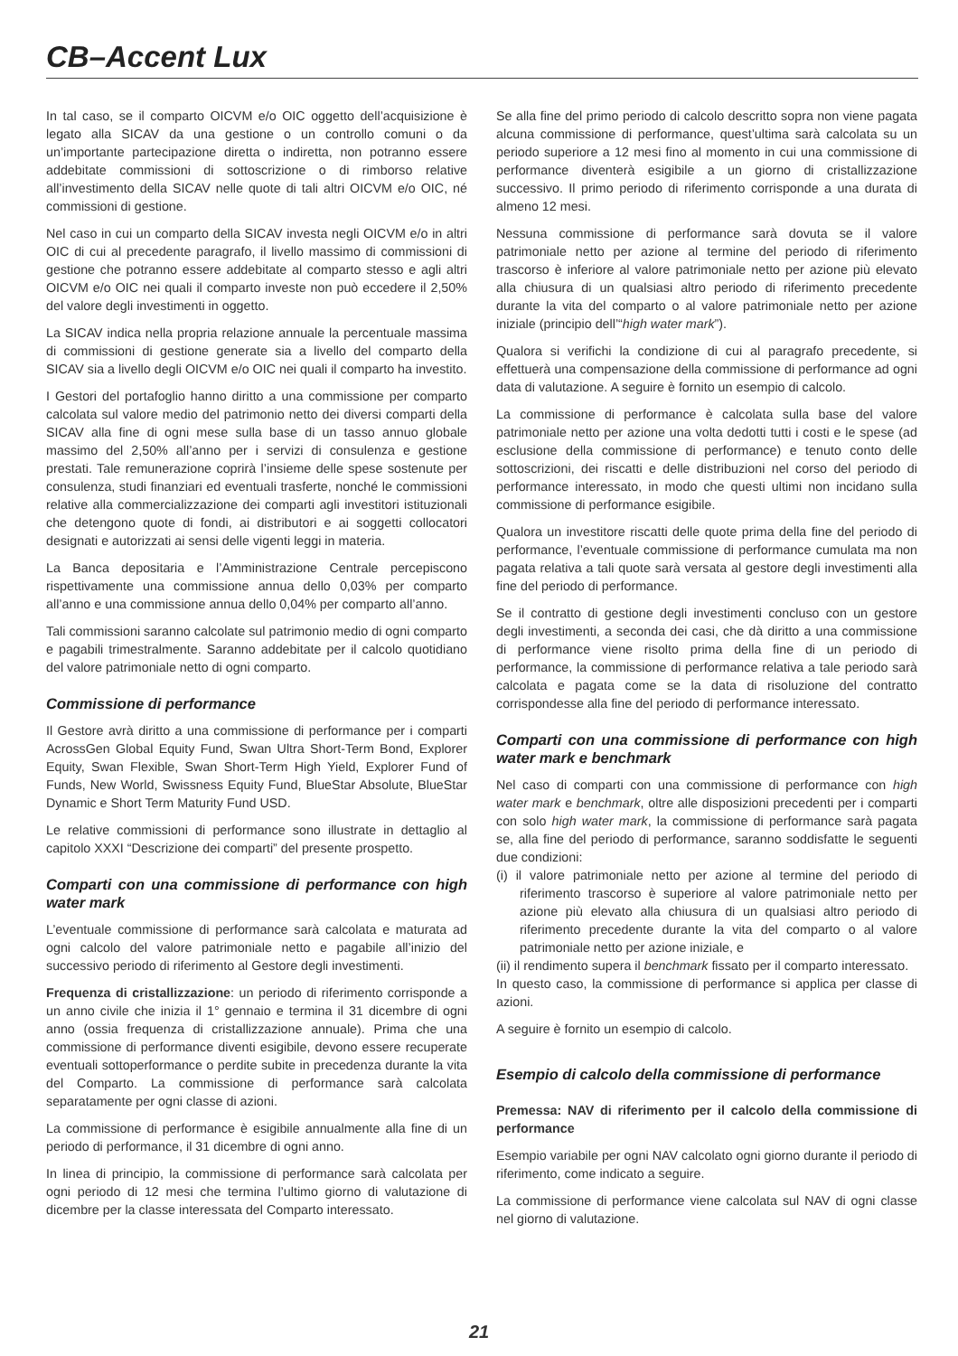CB–Accent Lux
In tal caso, se il comparto OICVM e/o OIC oggetto dell’acquisizione è legato alla SICAV da una gestione o un controllo comuni o da un’importante partecipazione diretta o indiretta, non potranno essere addebitate commissioni di sottoscrizione o di rimborso relative all’investimento della SICAV nelle quote di tali altri OICVM e/o OIC, né commissioni di gestione.
Nel caso in cui un comparto della SICAV investa negli OICVM e/o in altri OIC di cui al precedente paragrafo, il livello massimo di commissioni di gestione che potranno essere addebitate al comparto stesso e agli altri OICVM e/o OIC nei quali il comparto investe non può eccedere il 2,50% del valore degli investimenti in oggetto.
La SICAV indica nella propria relazione annuale la percentuale massima di commissioni di gestione generate sia a livello del comparto della SICAV sia a livello degli OICVM e/o OIC nei quali il comparto ha investito.
I Gestori del portafoglio hanno diritto a una commissione per comparto calcolata sul valore medio del patrimonio netto dei diversi comparti della SICAV alla fine di ogni mese sulla base di un tasso annuo globale massimo del 2,50% all’anno per i servizi di consulenza e gestione prestati. Tale remunerazione coprirà l’insieme delle spese sostenute per consulenza, studi finanziari ed eventuali trasferte, nonché le commissioni relative alla commercializzazione dei comparti agli investitori istituzionali che detengono quote di fondi, ai distributori e ai soggetti collocatori designati e autorizzati ai sensi delle vigenti leggi in materia.
La Banca depositaria e l’Amministrazione Centrale percepiscono rispettivamente una commissione annua dello 0,03% per comparto all’anno e una commissione annua dello 0,04% per comparto all’anno.
Tali commissioni saranno calcolate sul patrimonio medio di ogni comparto e pagabili trimestralmente. Saranno addebitate per il calcolo quotidiano del valore patrimoniale netto di ogni comparto.
Commissione di performance
Il Gestore avrà diritto a una commissione di performance per i comparti AcrossGen Global Equity Fund, Swan Ultra Short-Term Bond, Explorer Equity, Swan Flexible, Swan Short-Term High Yield, Explorer Fund of Funds, New World, Swissness Equity Fund, BlueStar Absolute, BlueStar Dynamic e Short Term Maturity Fund USD.
Le relative commissioni di performance sono illustrate in dettaglio al capitolo XXXI “Descrizione dei comparti” del presente prospetto.
Comparti con una commissione di performance con high water mark
L’eventuale commissione di performance sarà calcolata e maturata ad ogni calcolo del valore patrimoniale netto e pagabile all’inizio del successivo periodo di riferimento al Gestore degli investimenti.
Frequenza di cristallizzazione: un periodo di riferimento corrisponde a un anno civile che inizia il 1° gennaio e termina il 31 dicembre di ogni anno (ossia frequenza di cristallizzazione annuale). Prima che una commissione di performance diventi esigibile, devono essere recuperate eventuali sottoperformance o perdite subite in precedenza durante la vita del Comparto. La commissione di performance sarà calcolata separatamente per ogni classe di azioni.
La commissione di performance è esigibile annualmente alla fine di un periodo di performance, il 31 dicembre di ogni anno.
In linea di principio, la commissione di performance sarà calcolata per ogni periodo di 12 mesi che termina l’ultimo giorno di valutazione di dicembre per la classe interessata del Comparto interessato.
Se alla fine del primo periodo di calcolo descritto sopra non viene pagata alcuna commissione di performance, quest’ultima sarà calcolata su un periodo superiore a 12 mesi fino al momento in cui una commissione di performance diventerà esigibile a un giorno di cristallizzazione successivo. Il primo periodo di riferimento corrisponde a una durata di almeno 12 mesi.
Nessuna commissione di performance sarà dovuta se il valore patrimoniale netto per azione al termine del periodo di riferimento trascorso è inferiore al valore patrimoniale netto per azione più elevato alla chiusura di un qualsiasi altro periodo di riferimento precedente durante la vita del comparto o al valore patrimoniale netto per azione iniziale (principio dell’“high water mark”).
Qualora si verifichi la condizione di cui al paragrafo precedente, si effettuerà una compensazione della commissione di performance ad ogni data di valutazione. A seguire è fornito un esempio di calcolo.
La commissione di performance è calcolata sulla base del valore patrimoniale netto per azione una volta dedotti tutti i costi e le spese (ad esclusione della commissione di performance) e tenuto conto delle sottoscrizioni, dei riscatti e delle distribuzioni nel corso del periodo di performance interessato, in modo che questi ultimi non incidano sulla commissione di performance esigibile.
Qualora un investitore riscatti delle quote prima della fine del periodo di performance, l’eventuale commissione di performance cumulata ma non pagata relativa a tali quote sarà versata al gestore degli investimenti alla fine del periodo di performance.
Se il contratto di gestione degli investimenti concluso con un gestore degli investimenti, a seconda dei casi, che dà diritto a una commissione di performance viene risolto prima della fine di un periodo di performance, la commissione di performance relativa a tale periodo sarà calcolata e pagata come se la data di risoluzione del contratto corrispondesse alla fine del periodo di performance interessato.
Comparti con una commissione di performance con high water mark e benchmark
Nel caso di comparti con una commissione di performance con high water mark e benchmark, oltre alle disposizioni precedenti per i comparti con solo high water mark, la commissione di performance sarà pagata se, alla fine del periodo di performance, saranno soddisfatte le seguenti due condizioni:
(i) il valore patrimoniale netto per azione al termine del periodo di riferimento trascorso è superiore al valore patrimoniale netto per azione più elevato alla chiusura di un qualsiasi altro periodo di riferimento precedente durante la vita del comparto o al valore patrimoniale netto per azione iniziale, e
(ii) il rendimento supera il benchmark fissato per il comparto interessato.
In questo caso, la commissione di performance si applica per classe di azioni.
A seguire è fornito un esempio di calcolo.
Esempio di calcolo della commissione di performance
Premessa: NAV di riferimento per il calcolo della commissione di performance
Esempio variabile per ogni NAV calcolato ogni giorno durante il periodo di riferimento, come indicato a seguire.
La commissione di performance viene calcolata sul NAV di ogni classe nel giorno di valutazione.
21